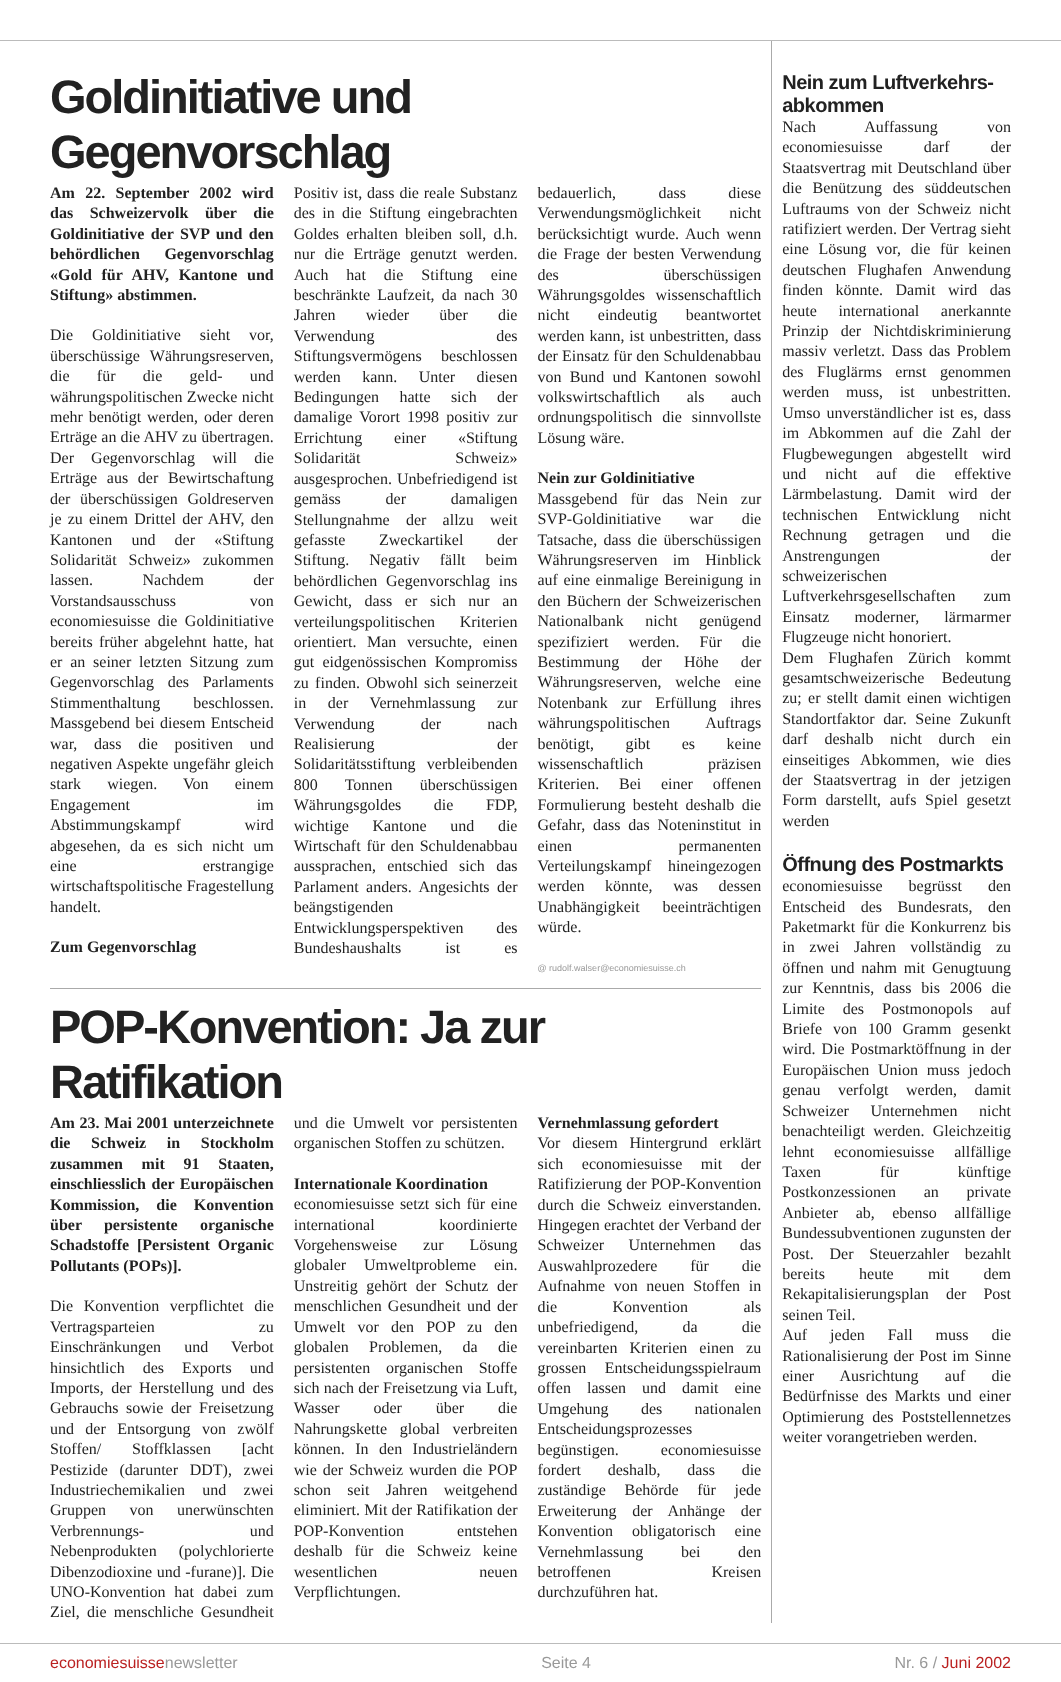Goldinitiative und Gegenvorschlag
Am 22. September 2002 wird das Schweizervolk über die Goldinitiative der SVP und den behördlichen Gegenvorschlag «Gold für AHV, Kantone und Stiftung» abstimmen.
Die Goldinitiative sieht vor, überschüssige Währungsreserven, die für die geld- und währungspolitischen Zwecke nicht mehr benötigt werden, oder deren Erträge an die AHV zu übertragen. Der Gegenvorschlag will die Erträge aus der Bewirtschaftung der überschüssigen Goldreserven je zu einem Drittel der AHV, den Kantonen und der «Stiftung Solidarität Schweiz» zukommen lassen. Nachdem der Vorstandsausschuss von economiesuisse die Goldinitiative bereits früher abgelehnt hatte, hat er an seiner letzten Sitzung zum Gegenvorschlag des Parlaments Stimmenthaltung beschlossen. Massgebend bei diesem Entscheid war, dass die positiven und negativen Aspekte ungefähr gleich stark wiegen. Von einem Engagement im Abstimmungskampf wird abgesehen, da es sich nicht um eine erstrangige wirtschaftspolitische Fragestellung handelt.
Zum Gegenvorschlag
Positiv ist, dass die reale Substanz des in die Stiftung eingebrachten Goldes erhalten bleiben soll, d.h. nur die Erträge genutzt werden. Auch hat die Stiftung eine beschränkte Laufzeit, da nach 30 Jahren wieder über die Verwendung des Stiftungsvermögens beschlossen werden kann. Unter diesen Bedingungen hatte sich der damalige Vorort 1998 positiv zur Errichtung einer «Stiftung Solidarität Schweiz» ausgesprochen. Unbefriedigend ist gemäss der damaligen Stellungnahme der allzu weit gefasste Zweckartikel der Stiftung. Negativ fällt beim behördlichen Gegenvorschlag ins Gewicht, dass er sich nur an verteilungspolitischen Kriterien orientiert. Man versuchte, einen gut eidgenössischen Kompromiss zu finden. Obwohl sich seinerzeit in der Vernehmlassung zur Verwendung der nach Realisierung der Solidaritätsstiftung verbleibenden 800 Tonnen überschüssigen Währungsgoldes die FDP, wichtige Kantone und die Wirtschaft für den Schuldenabbau aussprachen, entschied sich das Parlament anders. Angesichts der beängstigenden Entwicklungsperspektiven des Bundeshaushalts ist es bedauerlich, dass diese Verwendungsmöglichkeit nicht berücksichtigt wurde. Auch wenn die Frage der besten Verwendung des überschüssigen Währungsgoldes wissenschaftlich nicht eindeutig beantwortet werden kann, ist unbestritten, dass der Einsatz für den Schuldenabbau von Bund und Kantonen sowohl volkswirtschaftlich als auch ordnungspolitisch die sinnvollste Lösung wäre.
Nein zur Goldinitiative
Massgebend für das Nein zur SVP-Goldinitiative war die Tatsache, dass die überschüssigen Währungsreserven im Hinblick auf eine einmalige Bereinigung in den Büchern der Schweizerischen Nationalbank nicht genügend spezifiziert werden. Für die Bestimmung der Höhe der Währungsreserven, welche eine Notenbank zur Erfüllung ihres währungspolitischen Auftrags benötigt, gibt es keine wissenschaftlich präzisen Kriterien. Bei einer offenen Formulierung besteht deshalb die Gefahr, dass das Noteninstitut in einen permanenten Verteilungskampf hineingezogen werden könnte, was dessen Unabhängigkeit beeinträchtigen würde.
@ rudolf.walser@economiesuisse.ch
POP-Konvention: Ja zur Ratifikation
Am 23. Mai 2001 unterzeichnete die Schweiz in Stockholm zusammen mit 91 Staaten, einschliesslich der Europäischen Kommission, die Konvention über persistente organische Schadstoffe [Persistent Organic Pollutants (POPs)].
Die Konvention verpflichtet die Vertragsparteien zu Einschränkungen und Verbot hinsichtlich des Exports und Imports, der Herstellung und des Gebrauchs sowie der Freisetzung und der Entsorgung von zwölf Stoffen/ Stoffklassen [acht Pestizide (darunter DDT), zwei Industriechemikalien und zwei Gruppen von unerwünschten Verbrennungs- und Nebenprodukten (polychlorierte Dibenzodioxine und -furane)]. Die UNO-Konvention hat dabei zum Ziel, die menschliche Gesundheit und die Umwelt vor persistenten organischen Stoffen zu schützen.
Internationale Koordination
economiesuisse setzt sich für eine international koordinierte Vorgehensweise zur Lösung globaler Umweltprobleme ein. Unstreitig gehört der Schutz der menschlichen Gesundheit und der Umwelt vor den POP zu den globalen Problemen, da die persistenten organischen Stoffe sich nach der Freisetzung via Luft, Wasser oder über die Nahrungskette global verbreiten können. In den Industrieländern wie der Schweiz wurden die POP schon seit Jahren weitgehend eliminiert. Mit der Ratifikation der POP-Konvention entstehen deshalb für die Schweiz keine wesentlichen neuen Verpflichtungen.
Vernehmlassung gefordert
Vor diesem Hintergrund erklärt sich economiesuisse mit der Ratifizierung der POP-Konvention durch die Schweiz einverstanden. Hingegen erachtet der Verband der Schweizer Unternehmen das Auswahlprozedere für die Aufnahme von neuen Stoffen in die Konvention als unbefriedigend, da die vereinbarten Kriterien einen zu grossen Entscheidungsspielraum offen lassen und damit eine Umgehung des nationalen Entscheidungsprozesses begünstigen. economiesuisse fordert deshalb, dass die zuständige Behörde für jede Erweiterung der Anhänge der Konvention obligatorisch eine Vernehmlassung bei den betroffenen Kreisen durchzuführen hat.
Nein zum Luftverkehrs-abkommen
Nach Auffassung von economiesuisse darf der Staatsvertrag mit Deutschland über die Benützung des süddeutschen Luftraums von der Schweiz nicht ratifiziert werden. Der Vertrag sieht eine Lösung vor, die für keinen deutschen Flughafen Anwendung finden könnte. Damit wird das heute international anerkannte Prinzip der Nichtdiskriminierung massiv verletzt. Dass das Problem des Fluglärms ernst genommen werden muss, ist unbestritten. Umso unverständlicher ist es, dass im Abkommen auf die Zahl der Flugbewegungen abgestellt wird und nicht auf die effektive Lärmbelastung. Damit wird der technischen Entwicklung nicht Rechnung getragen und die Anstrengungen der schweizerischen Luftverkehrsgesellschaften zum Einsatz moderner, lärmarmer Flugzeuge nicht honoriert.
Dem Flughafen Zürich kommt gesamtschweizerische Bedeutung zu; er stellt damit einen wichtigen Standortfaktor dar. Seine Zukunft darf deshalb nicht durch ein einseitiges Abkommen, wie dies der Staatsvertrag in der jetzigen Form darstellt, aufs Spiel gesetzt werden
Öffnung des Postmarkts
economiesuisse begrüsst den Entscheid des Bundesrats, den Paketmarkt für die Konkurrenz bis in zwei Jahren vollständig zu öffnen und nahm mit Genugtuung zur Kenntnis, dass bis 2006 die Limite des Postmonopols auf Briefe von 100 Gramm gesenkt wird. Die Postmarktöffnung in der Europäischen Union muss jedoch genau verfolgt werden, damit Schweizer Unternehmen nicht benachteiligt werden. Gleichzeitig lehnt economiesuisse allfällige Taxen für künftige Postkonzessionen an private Anbieter ab, ebenso allfällige Bundessubventionen zugunsten der Post. Der Steuerzahler bezahlt bereits heute mit dem Rekapitalisierungsplan der Post seinen Teil.
Auf jeden Fall muss die Rationalisierung der Post im Sinne einer Ausrichtung auf die Bedürfnisse des Markts und einer Optimierung des Poststellennetzes weiter vorangetrieben werden.
economiesuissenewsletter Seite 4 Nr. 6 / Juni 2002